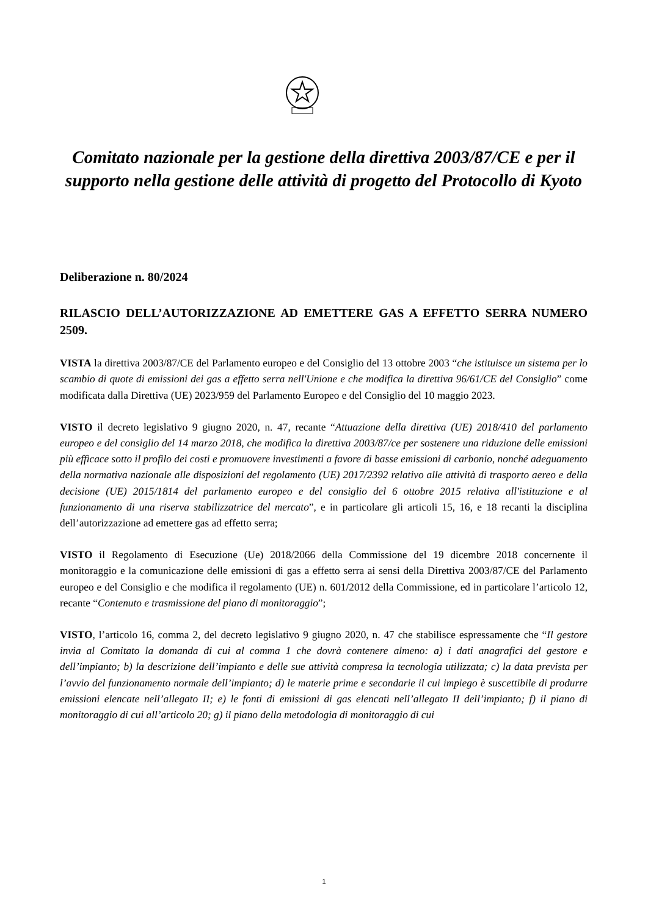Comitato nazionale per la gestione della direttiva 2003/87/CE e per il supporto nella gestione delle attività di progetto del Protocollo di Kyoto
Deliberazione n. 80/2024
RILASCIO DELL’AUTORIZZAZIONE AD EMETTERE GAS A EFFETTO SERRA NUMERO 2509.
VISTA la direttiva 2003/87/CE del Parlamento europeo e del Consiglio del 13 ottobre 2003 “che istituisce un sistema per lo scambio di quote di emissioni dei gas a effetto serra nell'Unione e che modifica la direttiva 96/61/CE del Consiglio” come modificata dalla Direttiva (UE) 2023/959 del Parlamento Europeo e del Consiglio del 10 maggio 2023.
VISTO il decreto legislativo 9 giugno 2020, n. 47, recante “Attuazione della direttiva (UE) 2018/410 del parlamento europeo e del consiglio del 14 marzo 2018, che modifica la direttiva 2003/87/ce per sostenere una riduzione delle emissioni più efficace sotto il profilo dei costi e promuovere investimenti a favore di basse emissioni di carbonio, nonché adeguamento della normativa nazionale alle disposizioni del regolamento (UE) 2017/2392 relativo alle attività di trasporto aereo e della decisione (UE) 2015/1814 del parlamento europeo e del consiglio del 6 ottobre 2015 relativa all'istituzione e al funzionamento di una riserva stabilizzatrice del mercato”, e in particolare gli articoli 15, 16, e 18 recanti la disciplina dell’autorizzazione ad emettere gas ad effetto serra;
VISTO il Regolamento di Esecuzione (Ue) 2018/2066 della Commissione del 19 dicembre 2018 concernente il monitoraggio e la comunicazione delle emissioni di gas a effetto serra ai sensi della Direttiva 2003/87/CE del Parlamento europeo e del Consiglio e che modifica il regolamento (UE) n. 601/2012 della Commissione, ed in particolare l’articolo 12, recante “Contenuto e trasmissione del piano di monitoraggio”;
VISTO, l’articolo 16, comma 2, del decreto legislativo 9 giugno 2020, n. 47 che stabilisce espressamente che “Il gestore invia al Comitato la domanda di cui al comma 1 che dovrà contenere almeno: a) i dati anagrafici del gestore e dell’impianto; b) la descrizione dell’impianto e delle sue attività compresa la tecnologia utilizzata; c) la data prevista per l’avvio del funzionamento normale dell’impianto; d) le materie prime e secondarie il cui impiego è suscettibile di produrre emissioni elencate nell’allegato II; e) le fonti di emissioni di gas elencati nell’allegato II dell’impianto; f) il piano di monitoraggio di cui all’articolo 20; g) il piano della metodologia di monitoraggio di cui
1